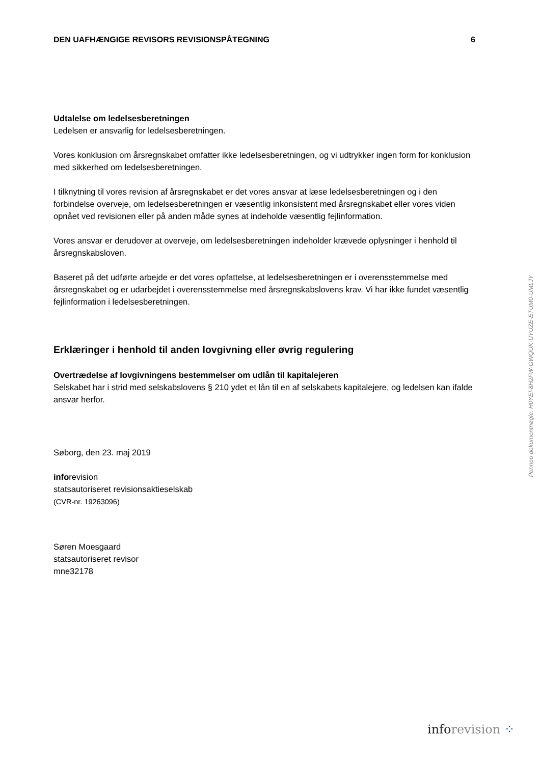DEN UAFHÆNGIGE REVISORS REVISIONSPÅTEGNING 6
Udtalelse om ledelsesberetningen
Ledelsen er ansvarlig for ledelsesberetningen.
Vores konklusion om årsregnskabet omfatter ikke ledelsesberetningen, og vi udtrykker ingen form for konklusion med sikkerhed om ledelsesberetningen.
I tilknytning til vores revision af årsregnskabet er det vores ansvar at læse ledelsesberetningen og i den forbindelse overveje, om ledelsesberetningen er væsentlig inkonsistent med årsregnskabet eller vores viden opnået ved revisionen eller på anden måde synes at indeholde væsentlig fejlinformation.
Vores ansvar er derudover at overveje, om ledelsesberetningen indeholder krævede oplysninger i henhold til årsregnskabsloven.
Baseret på det udførte arbejde er det vores opfattelse, at ledelsesberetningen er i overensstemmelse med årsregnskabet og er udarbejdet i overensstemmelse med årsregnskabslovens krav. Vi har ikke fundet væsentlig fejlinformation i ledelsesberetningen.
Erklæringer i henhold til anden lovgivning eller øvrig regulering
Overtrædelse af lovgivningens bestemmelser om udlån til kapitalejeren
Selskabet har i strid med selskabslovens § 210 ydet et lån til en af selskabets kapitalejere, og ledelsen kan ifalde ansvar herfor.
Søborg, den 23. maj 2019
inforevision
statsautoriseret revisionsaktieselskab
(CVR-nr. 19263096)
Søren Moesgaard
statsautoriseret revisor
mne32178
Penneo dokumentnøgle: H0YEI-8H2FW-GWQUK-UYUZE-ETUM0-UMLJY
info revision ⁘